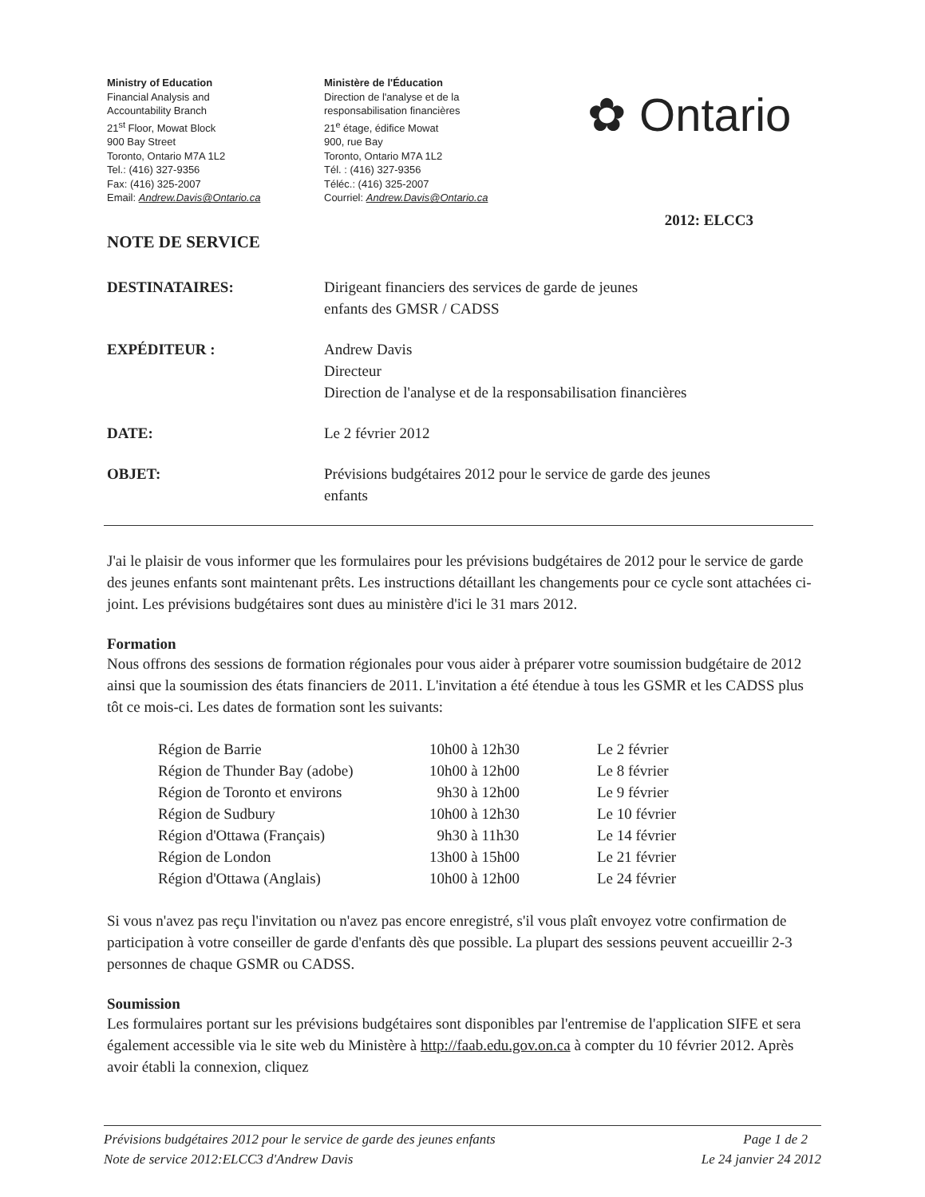Ministry of Education
Financial Analysis and
Accountability Branch
21<sup>st</sup> Floor, Mowat Block
900 Bay Street
Toronto, Ontario M7A 1L2
Tel.: (416) 327-9356
Fax: (416) 325-2007
Email: Andrew.Davis@Ontario.ca
Ministère de l'Éducation
Direction de l'analyse et de la
responsabilisation financières
21<sup>e</sup> étage, édifice Mowat
900, rue Bay
Toronto, Ontario M7A 1L2
Tél. : (416) 327-9356
Téléc.: (416) 325-2007
Courriel: Andrew.Davis@Ontario.ca
✿ Ontario
2012: ELCC3
NOTE DE SERVICE
DESTINATAIRES: Dirigeant financiers des services de garde de jeunes
enfants des GMSR / CADSS
EXPÉDITEUR : Andrew Davis
Directeur
Direction de l'analyse et de la responsabilisation financières
DATE: Le 2 février 2012
OBJET: Prévisions budgétaires 2012 pour le service de garde des jeunes
enfants
J'ai le plaisir de vous informer que les formulaires pour les prévisions budgétaires de 2012 pour le service de garde des jeunes enfants sont maintenant prêts. Les instructions détaillant les changements pour ce cycle sont attachées ci-joint. Les prévisions budgétaires sont dues au ministère d'ici le 31 mars 2012.
Formation
Nous offrons des sessions de formation régionales pour vous aider à préparer votre soumission budgétaire de 2012 ainsi que la soumission des états financiers de 2011. L'invitation a été étendue à tous les GSMR et les CADSS plus tôt ce mois-ci. Les dates de formation sont les suivants:
| Région de Barrie | 10h00 à 12h30 | Le 2 février |
| Région de Thunder Bay (adobe) | 10h00 à 12h00 | Le 8 février |
| Région de Toronto et environs | 9h30 à 12h00 | Le 9 février |
| Région de Sudbury | 10h00 à 12h30 | Le 10 février |
| Région d'Ottawa (Français) | 9h30 à 11h30 | Le 14 février |
| Région de London | 13h00 à 15h00 | Le 21 février |
| Région d'Ottawa (Anglais) | 10h00 à 12h00 | Le 24 février |
Si vous n'avez pas reçu l'invitation ou n'avez pas encore enregistré, s'il vous plaît envoyez votre confirmation de participation à votre conseiller de garde d'enfants dès que possible. La plupart des sessions peuvent accueillir 2-3 personnes de chaque GSMR ou CADSS.
Soumission
Les formulaires portant sur les prévisions budgétaires sont disponibles par l'entremise de l'application SIFE et sera également accessible via le site web du Ministère à http://faab.edu.gov.on.ca à compter du 10 février 2012. Après avoir établi la connexion, cliquez
Prévisions budgétaires 2012 pour le service de garde des jeunes enfants
Note de service 2012:ELCC3 d'Andrew Davis
Page 1 de 2
Le 24 janvier 24 2012